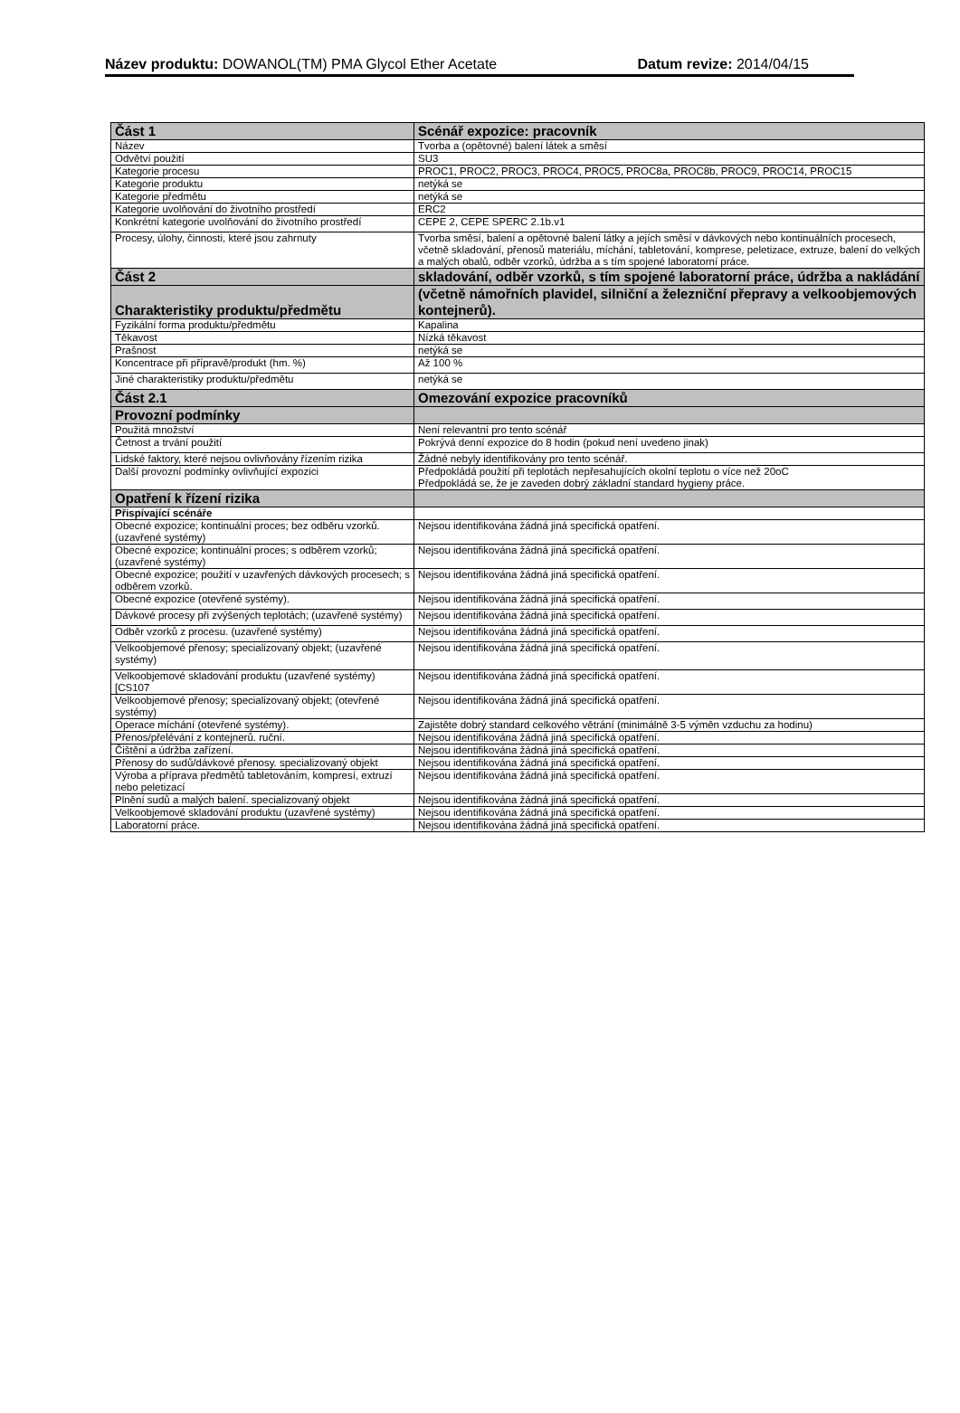Název produktu: DOWANOL(TM) PMA Glycol Ether Acetate Datum revize: 2014/04/15
| Část 1 | Scénář expozice: pracovník |
| Název | Tvorba a (opětovné) balení látek a směsí |
| Odvětví použití | SU3 |
| Kategorie procesu | PROC1, PROC2, PROC3, PROC4, PROC5, PROC8a, PROC8b, PROC9, PROC14, PROC15 |
| Kategorie produktu | netýká se |
| Kategorie předmětu | netýká se |
| Kategorie uvolňování do životního prostředí | ERC2 |
| Konkrétní kategorie uvolňování do životního prostředí | CEPE 2, CEPE SPERC 2.1b.v1 |
| Procesy, úlohy, činnosti, které jsou zahrnuty | Tvorba směsí, balení a opětovné balení látky a jejích směsí v dávkových nebo kontinuálních procesech, včetně skladování, přenosů materiálu, míchání, tabletování, komprese, peletizace, extruze, balení do velkých a malých obalů, odběr vzorků, údržba a s tím spojené laboratorní práce. |
| Část 2 | skladování, odběr vzorků, s tím spojené laboratorní práce, údržba a nakládání |
| Charakteristiky produktu/předmětu | (včetně námořních plavidel, silniční a železniční přepravy a velkoobjemových kontejnerů). |
| Fyzikální forma produktu/předmětu | Kapalina |
| Těkavost | Nízká těkavost |
| Prašnost | netýká se |
| Koncentrace při přípravě/produkt (hm. %) | Až 100 % |
| Jiné charakteristiky produktu/předmětu | netýká se |
| Část 2.1 | Omezování expozice pracovníků |
| Provozní podmínky | |
| Použitá množství | Není relevantní pro tento scénář |
| Četnost a trvání použití | Pokrývá denní expozice do 8 hodin (pokud není uvedeno jinak) |
| Lidské faktory, které nejsou ovlivňovány řízením rizika | Žádné nebyly identifikovány pro tento scénář. |
| Další provozní podmínky ovlivňující expozici | Předpokládá použití při teplotách nepřesahujících okolní teplotu o více než 20oC Předpokládá se, že je zaveden dobrý základní standard hygieny práce. |
| Opatření k řízení rizika | |
| Přispívající scénáře | |
| Obecné expozice; kontinuální proces; bez odběru vzorků. (uzavřené systémy) | Nejsou identifikována žádná jiná specifická opatření. |
| Obecné expozice; kontinuální proces; s odběrem vzorků; (uzavřené systémy) | Nejsou identifikována žádná jiná specifická opatření. |
| Obecné expozice; použití v uzavřených dávkových procesech; s odběrem vzorků. | Nejsou identifikována žádná jiná specifická opatření. |
| Obecné expozice (otevřené systémy). | Nejsou identifikována žádná jiná specifická opatření. |
| Dávkové procesy při zvýšených teplotách; (uzavřené systémy) | Nejsou identifikována žádná jiná specifická opatření. |
| Odběr vzorků z procesu. (uzavřené systémy) | Nejsou identifikována žádná jiná specifická opatření. |
| Velkoobjemové přenosy; specializovaný objekt; (uzavřené systémy) | Nejsou identifikována žádná jiná specifická opatření. |
| Velkoobjemové skladování produktu (uzavřené systémy) [CS107 | Nejsou identifikována žádná jiná specifická opatření. |
| Velkoobjemové přenosy; specializovaný objekt; (otevřené systémy) | Nejsou identifikována žádná jiná specifická opatření. |
| Operace míchání (otevřené systémy). | Zajistěte dobrý standard celkového větrání (minimálně 3-5 výměn vzduchu za hodinu) |
| Přenos/přelévání z kontejnerů. ruční. | Nejsou identifikována žádná jiná specifická opatření. |
| Čištění a údržba zařízení. | Nejsou identifikována žádná jiná specifická opatření. |
| Přenosy do sudů/dávkové přenosy. specializovaný objekt | Nejsou identifikována žádná jiná specifická opatření. |
| Výroba a příprava předmětů tabletováním, kompresí, extruzí nebo peletizací | Nejsou identifikována žádná jiná specifická opatření. |
| Plnění sudů a malých balení. specializovaný objekt | Nejsou identifikována žádná jiná specifická opatření. |
| Velkoobjemové skladování produktu (uzavřené systémy) | Nejsou identifikována žádná jiná specifická opatření. |
| Laboratorní práce. | Nejsou identifikována žádná jiná specifická opatření. |